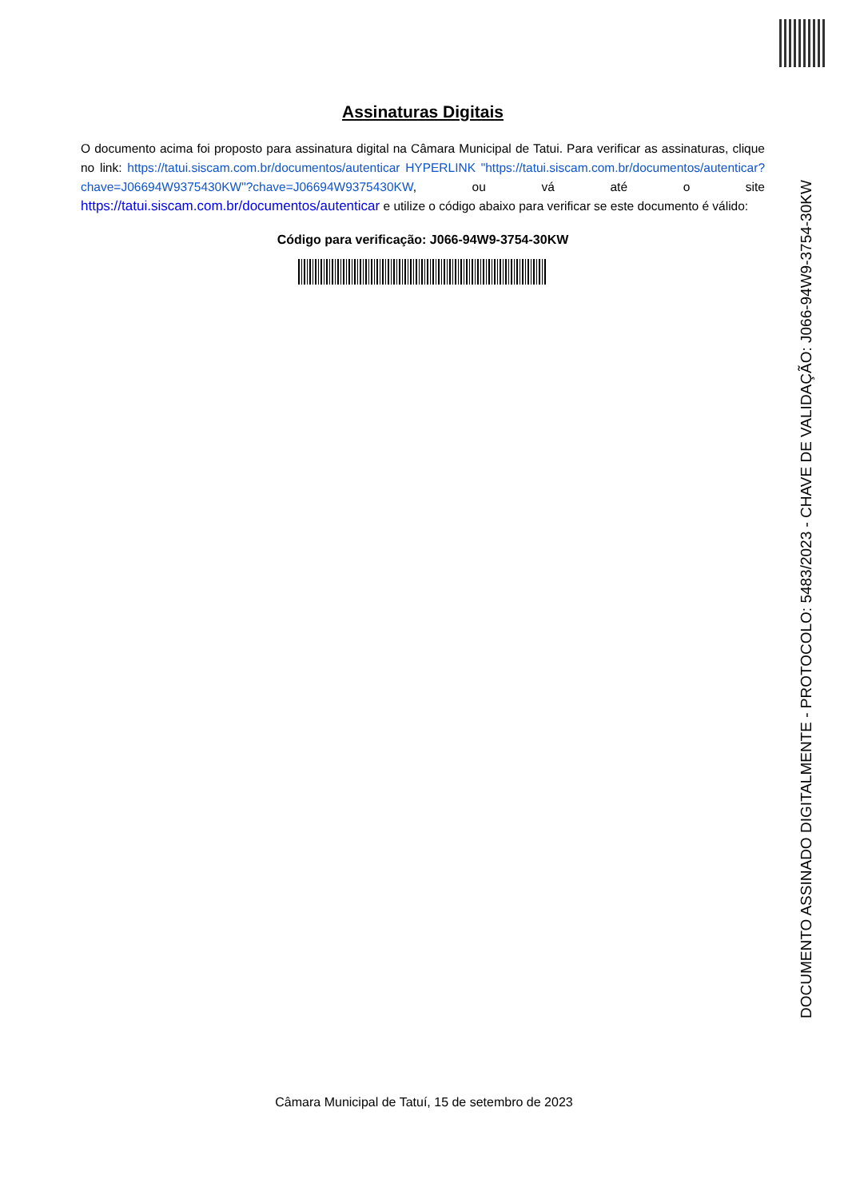Assinaturas Digitais
O documento acima foi proposto para assinatura digital na Câmara Municipal de Tatui. Para verificar as assinaturas, clique no link: https://tatui.siscam.com.br/documentos/autenticar HYPERLINK "https://tatui.siscam.com.br/documentos/autenticar?chave=J06694W9375430KW"?chave=J06694W9375430KW, ou vá até o site https://tatui.siscam.com.br/documentos/autenticar e utilize o código abaixo para verificar se este documento é válido:
Código para verificação: J066-94W9-3754-30KW
DOCUMENTO ASSINADO DIGITALMENTE - PROTOCOLO: 5483/2023 - CHAVE DE VALIDAÇÃO: J066-94W9-3754-30KW
Câmara Municipal de Tatuí, 15 de setembro de 2023